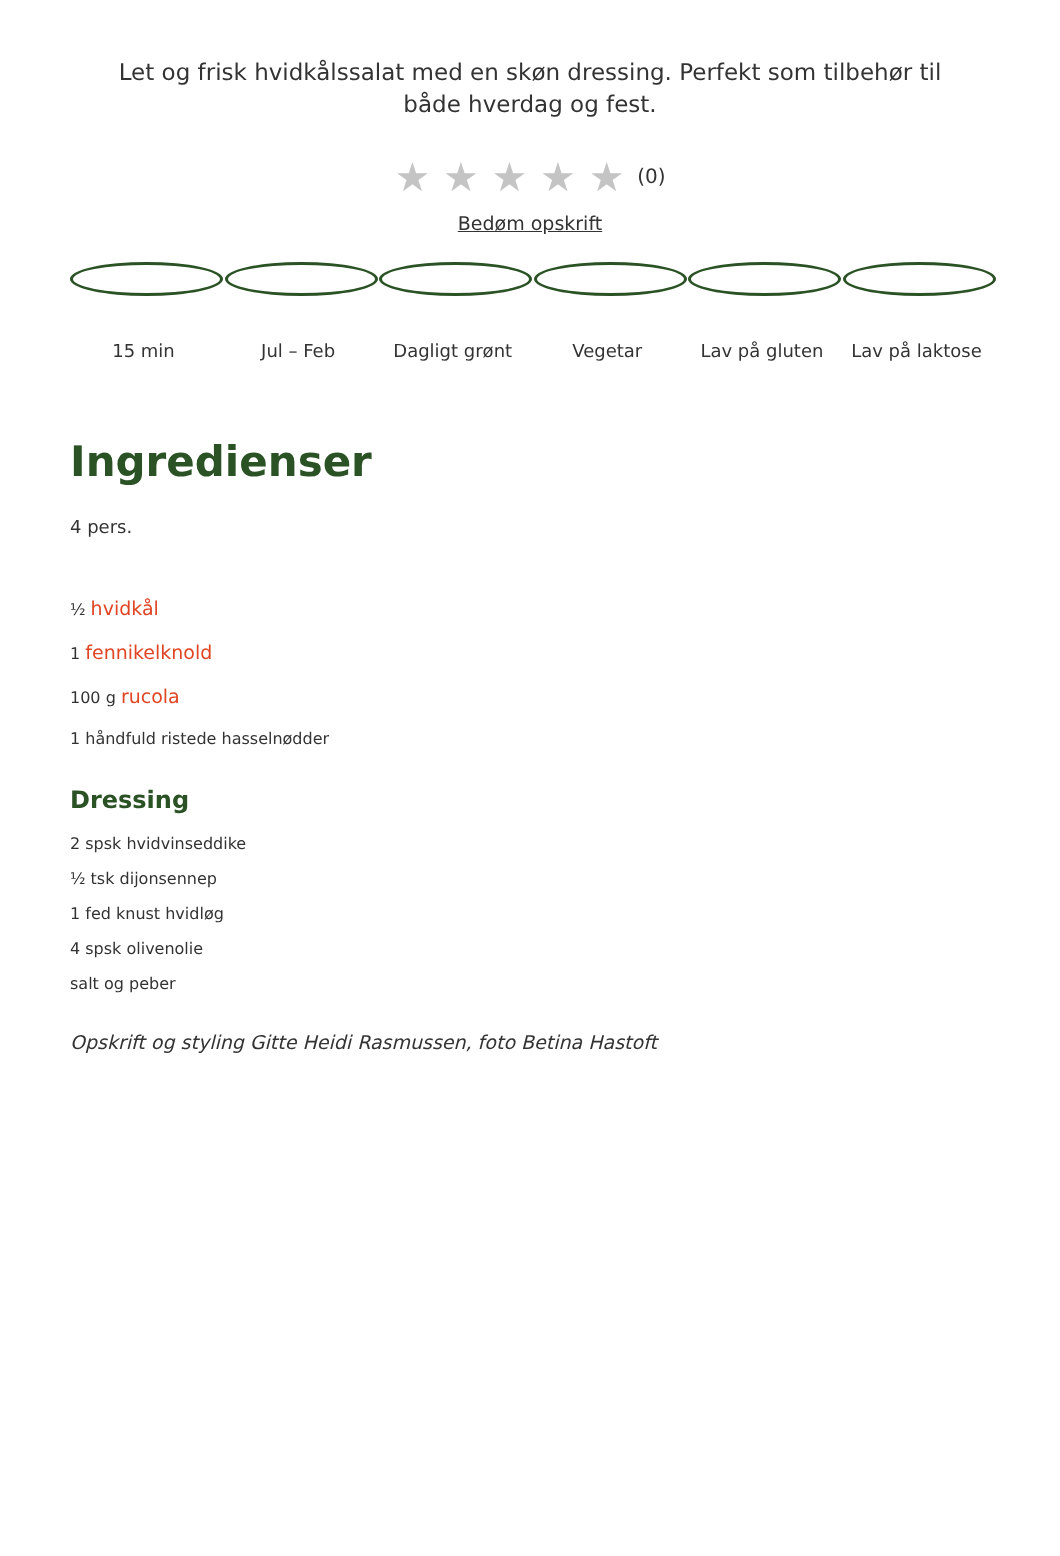Let og frisk hvidkålssalat med en skøn dressing. Perfekt som tilbehør til både hverdag og fest.
★ ★ ★ ★ ★ (0)
Bedøm opskrift
15 min Jul – Feb Dagligt grønt Vegetar Lav på gluten Lav på laktose
Ingredienser
4 pers.
½ hvidkål
1 fennikelknold
100 g rucola
1 håndfuld ristede hasselnødder
Dressing
2 spsk hvidvinseddike
½ tsk dijonsennep
1 fed knust hvidløg
4 spsk olivenolie
salt og peber
Opskrift og styling Gitte Heidi Rasmussen, foto Betina Hastoft